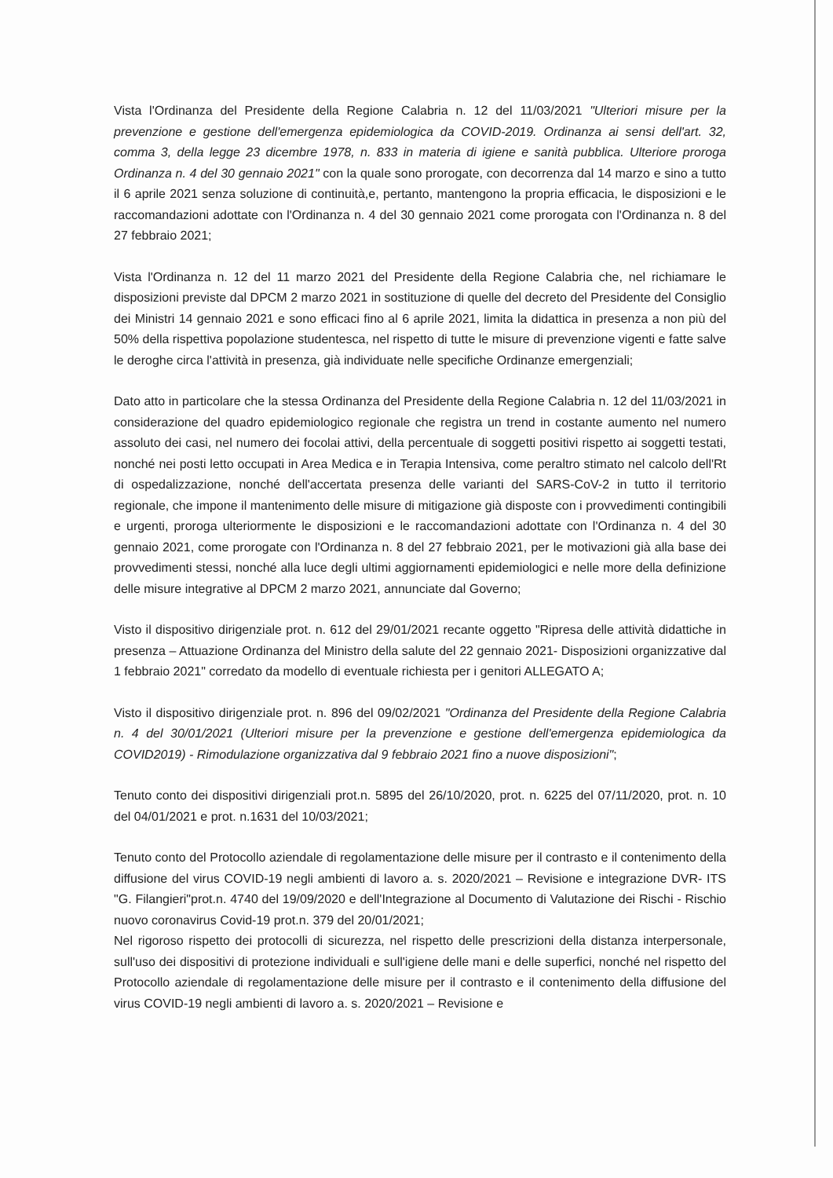Vista l'Ordinanza del Presidente della Regione Calabria n. 12 del 11/03/2021 "Ulteriori misure per la prevenzione e gestione dell'emergenza epidemiologica da COVID-2019. Ordinanza ai sensi dell'art. 32, comma 3, della legge 23 dicembre 1978, n. 833 in materia di igiene e sanità pubblica. Ulteriore proroga Ordinanza n. 4 del 30 gennaio 2021" con la quale sono prorogate, con decorrenza dal 14 marzo e sino a tutto il 6 aprile 2021 senza soluzione di continuità,e, pertanto, mantengono la propria efficacia, le disposizioni e le raccomandazioni adottate con l'Ordinanza n. 4 del 30 gennaio 2021 come prorogata con l'Ordinanza n. 8 del 27 febbraio 2021;
Vista l'Ordinanza n. 12 del 11 marzo 2021 del Presidente della Regione Calabria che, nel richiamare le disposizioni previste dal DPCM 2 marzo 2021 in sostituzione di quelle del decreto del Presidente del Consiglio dei Ministri 14 gennaio 2021 e sono efficaci fino al 6 aprile 2021, limita la didattica in presenza a non più del 50% della rispettiva popolazione studentesca, nel rispetto di tutte le misure di prevenzione vigenti e fatte salve le deroghe circa l'attività in presenza, già individuate nelle specifiche Ordinanze emergenziali;
Dato atto in particolare che la stessa Ordinanza del Presidente della Regione Calabria n. 12 del 11/03/2021 in considerazione del quadro epidemiologico regionale che registra un trend in costante aumento nel numero assoluto dei casi, nel numero dei focolai attivi, della percentuale di soggetti positivi rispetto ai soggetti testati, nonché nei posti letto occupati in Area Medica e in Terapia Intensiva, come peraltro stimato nel calcolo dell'Rt di ospedalizzazione, nonché dell'accertata presenza delle varianti del SARS-CoV-2 in tutto il territorio regionale, che impone il mantenimento delle misure di mitigazione già disposte con i provvedimenti contingibili e urgenti, proroga ulteriormente le disposizioni e le raccomandazioni adottate con l'Ordinanza n. 4 del 30 gennaio 2021, come prorogate con l'Ordinanza n. 8 del 27 febbraio 2021, per le motivazioni già alla base dei provvedimenti stessi, nonché alla luce degli ultimi aggiornamenti epidemiologici e nelle more della definizione delle misure integrative al DPCM 2 marzo 2021, annunciate dal Governo;
Visto il dispositivo dirigenziale prot. n. 612 del 29/01/2021 recante oggetto "Ripresa delle attività didattiche in presenza – Attuazione Ordinanza del Ministro della salute del 22 gennaio 2021- Disposizioni organizzative dal 1 febbraio 2021" corredato da modello di eventuale richiesta per i genitori ALLEGATO A;
Visto il dispositivo dirigenziale prot. n. 896 del 09/02/2021 "Ordinanza del Presidente della Regione Calabria n. 4 del 30/01/2021 (Ulteriori misure per la prevenzione e gestione dell'emergenza epidemiologica da COVID2019) - Rimodulazione organizzativa dal 9 febbraio 2021 fino a nuove disposizioni";
Tenuto conto dei dispositivi dirigenziali prot.n. 5895 del 26/10/2020, prot. n. 6225 del 07/11/2020, prot. n. 10 del 04/01/2021 e prot. n.1631 del 10/03/2021;
Tenuto conto del Protocollo aziendale di regolamentazione delle misure per il contrasto e il contenimento della diffusione del virus COVID-19 negli ambienti di lavoro a. s. 2020/2021 – Revisione e integrazione DVR- ITS "G. Filangieri"prot.n. 4740 del 19/09/2020 e dell'Integrazione al Documento di Valutazione dei Rischi - Rischio nuovo coronavirus Covid-19 prot.n. 379 del 20/01/2021;
Nel rigoroso rispetto dei protocolli di sicurezza, nel rispetto delle prescrizioni della distanza interpersonale, sull'uso dei dispositivi di protezione individuali e sull'igiene delle mani e delle superfici, nonché nel rispetto del Protocollo aziendale di regolamentazione delle misure per il contrasto e il contenimento della diffusione del virus COVID-19 negli ambienti di lavoro a. s. 2020/2021 – Revisione e